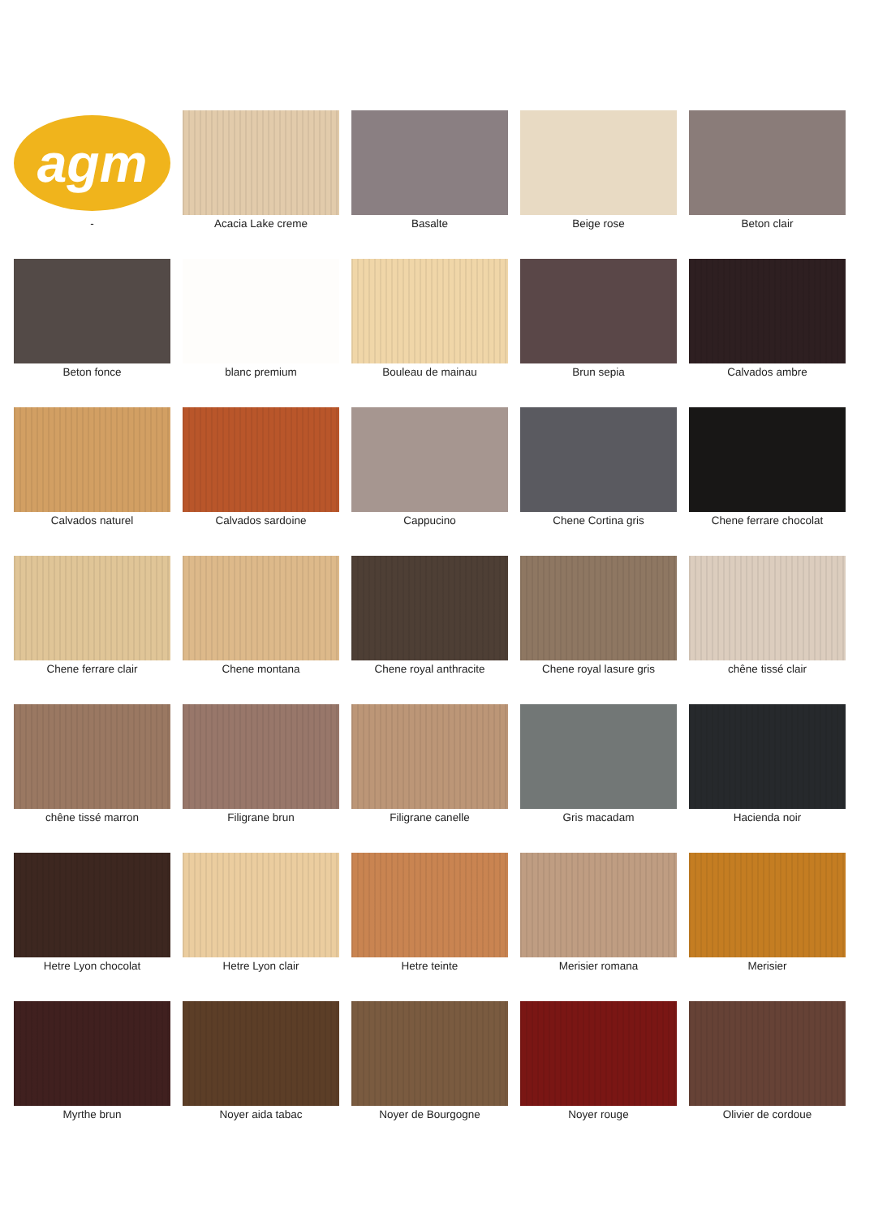agm
-
Acacia Lake creme
Basalte
Beige rose
Beton clair
Beton fonce
blanc premium
Bouleau de mainau
Brun sepia
Calvados ambre
Calvados naturel
Calvados sardoine
Cappucino
Chene Cortina gris
Chene ferrare chocolat
Chene ferrare clair
Chene montana
Chene royal anthracite
Chene royal lasure gris
chêne tissé clair
chêne tissé marron
Filigrane brun
Filigrane canelle
Gris macadam
Hacienda noir
Hetre Lyon chocolat
Hetre Lyon clair
Hetre teinte
Merisier romana
Merisier
Myrthe brun
Noyer aida tabac
Noyer de Bourgogne
Noyer rouge
Olivier de cordoue